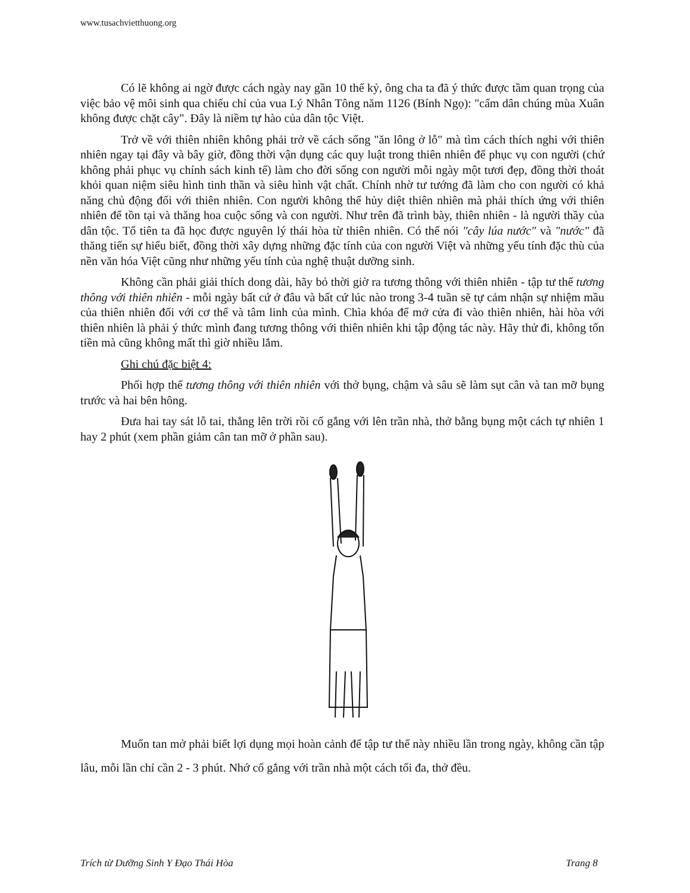www.tusachvietthuong.org
Có lẽ không ai ngờ được cách ngày nay gần 10 thế kỷ, ông cha ta đã ý thức được tầm quan trọng của việc bảo vệ môi sinh qua chiếu chỉ của vua Lý Nhân Tông năm 1126 (Bính Ngọ): "cấm dân chúng mùa Xuân không được chặt cây". Đây là niềm tự hào của dân tộc Việt.
Trở về với thiên nhiên không phải trở về cách sống "ăn lông ở lỗ" mà tìm cách thích nghi với thiên nhiên ngay tại đây và bây giờ, đồng thời vận dụng các quy luật trong thiên nhiên để phục vụ con người (chứ không phải phục vụ chính sách kinh tế) làm cho đời sống con người mỗi ngày một tươi đẹp, đồng thời thoát khỏi quan niệm siêu hình tinh thần và siêu hình vật chất. Chính nhờ tư tướng đã làm cho con người có khả năng chủ động đối với thiên nhiên. Con người không thể hủy diệt thiên nhiên mà phải thích ứng với thiên nhiên để tồn tại và thăng hoa cuộc sống và con người. Như trên đã trình bày, thiên nhiên - là người thầy của dân tộc. Tổ tiên ta đã học được nguyên lý thái hòa từ thiên nhiên. Có thể nói "cây lúa nước" và "nước" đã thăng tiến sự hiểu biết, đồng thời xây dựng những đặc tính của con người Việt và những yếu tính đặc thù của nền văn hóa Việt cũng như những yếu tính của nghệ thuật dưỡng sinh.
Không cần phải giải thích dong dài, hãy bỏ thời giờ ra tương thông với thiên nhiên - tập tư thế tương thông với thiên nhiên - mỗi ngày bất cứ ở đâu và bất cứ lúc nào trong 3-4 tuần sẽ tự cảm nhận sự nhiệm mầu của thiên nhiên đối với cơ thể và tâm linh của mình. Chìa khóa để mở cửa đi vào thiên nhiên, hài hòa với thiên nhiên là phải ý thức mình đang tương thông với thiên nhiên khi tập động tác này. Hãy thử đi, không tốn tiền mà cũng không mất thì giờ nhiều lắm.
Ghi chú đặc biệt 4:
Phối hợp thế tương thông với thiên nhiên với thở bụng, chậm và sâu sẽ làm sụt cân và tan mỡ bụng trước và hai bên hông.
Đưa hai tay sát lỗ tai, thẳng lên trời rồi cố gắng với lên trần nhà, thở bằng bụng một cách tự nhiên 1 hay 2 phút (xem phần giảm cân tan mỡ ở phần sau).
Muốn tan mở phải biết lợi dụng mọi hoàn cảnh để tập tư thế này nhiều lần trong ngày, không cần tập lâu, mỗi lần chỉ cần 2 - 3 phút. Nhớ cố gắng với trần nhà một cách tối đa, thở đều.
Trích từ Dưỡng Sinh Y Đạo Thái Hòa Trang 8